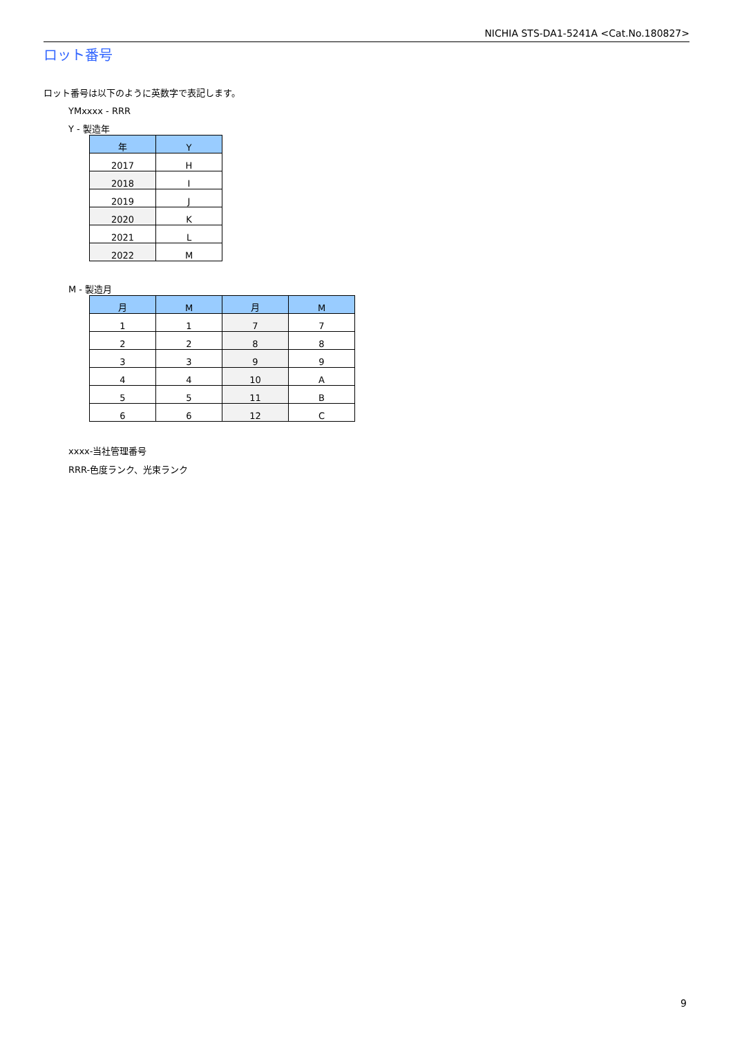NICHIA STS-DA1-5241A <Cat.No.180827>
ロット番号
ロット番号は以下のように英数字で表記します。
YMxxxx - RRR
Y - 製造年
| 年 | Y |
| --- | --- |
| 2017 | H |
| 2018 | I |
| 2019 | J |
| 2020 | K |
| 2021 | L |
| 2022 | M |
M - 製造月
| 月 | M | 月 | M |
| --- | --- | --- | --- |
| 1 | 1 | 7 | 7 |
| 2 | 2 | 8 | 8 |
| 3 | 3 | 9 | 9 |
| 4 | 4 | 10 | A |
| 5 | 5 | 11 | B |
| 6 | 6 | 12 | C |
xxxx-当社管理番号
RRR-色度ランク、光束ランク
9